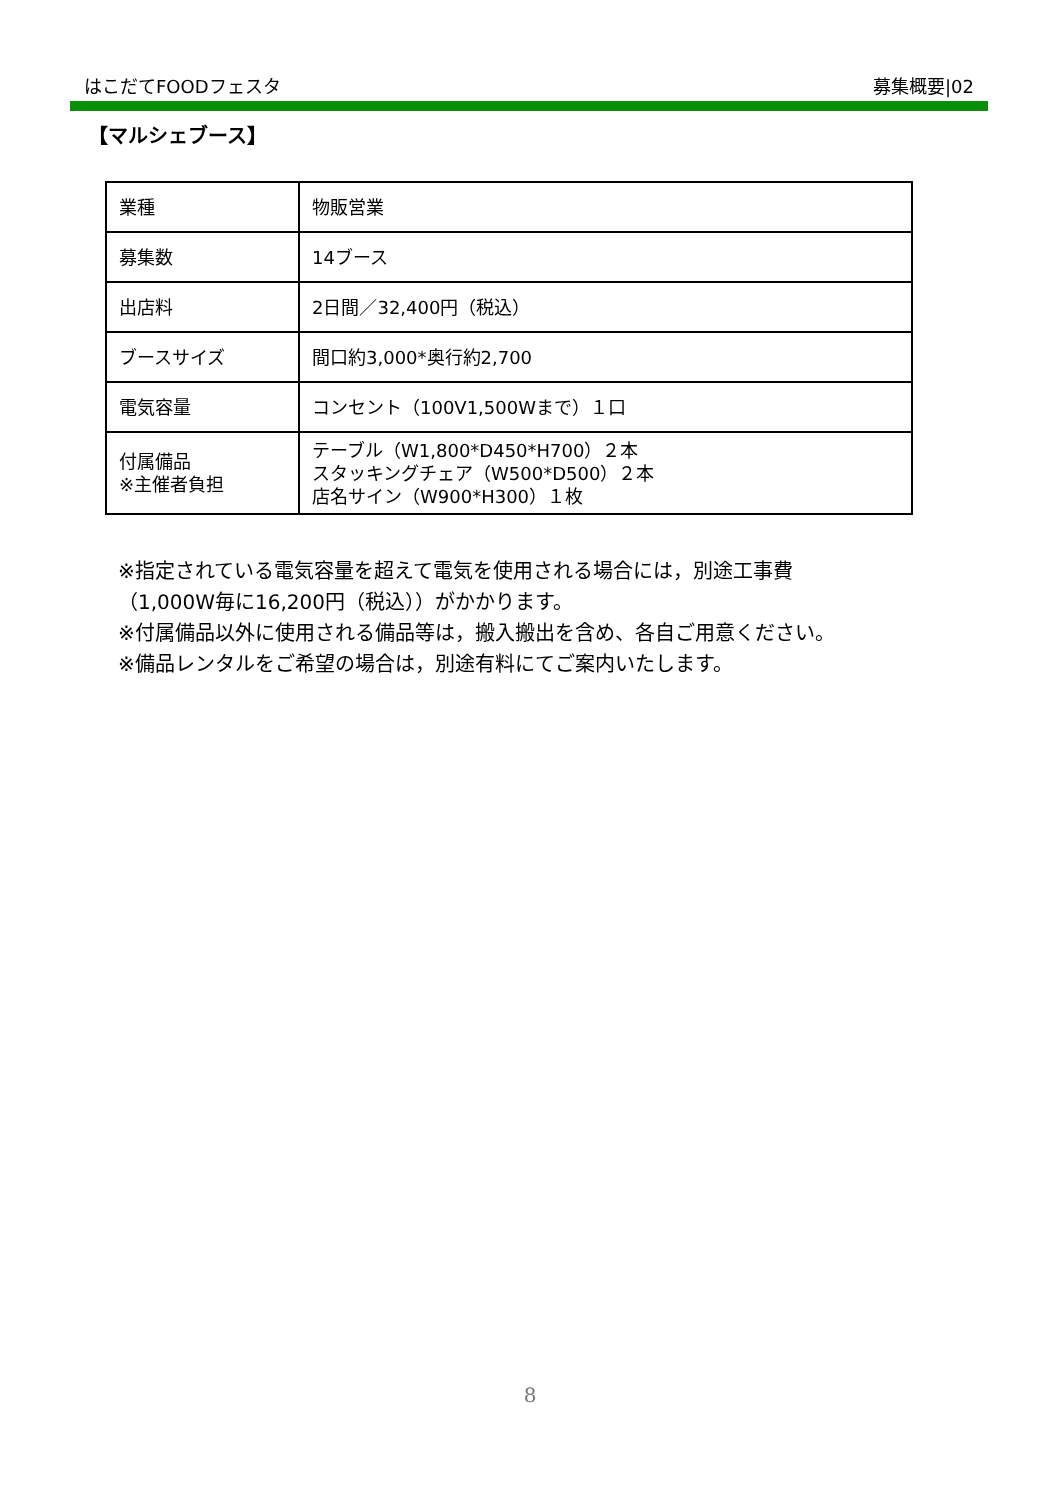はこだてFOODフェスタ 募集概要|02
【マルシェブース】
| 業種 | 物販営業 |
| 募集数 | 14ブース |
| 出店料 | 2日間／32,400円（税込） |
| ブースサイズ | 間口約3,000*奥行約2,700 |
| 電気容量 | コンセント（100V1,500Wまで）１口 |
| 付属備品 ※主催者負担 | テーブル（W1,800*D450*H700）２本 スタッキングチェア（W500*D500）２本 店名サイン（W900*H300）１枚 |
※指定されている電気容量を超えて電気を使用される場合には，別途工事費
（1,000W毎に16,200円（税込））がかかります。
※付属備品以外に使用される備品等は，搬入搬出を含め、各自ご用意ください。
※備品レンタルをご希望の場合は，別途有料にてご案内いたします。
8